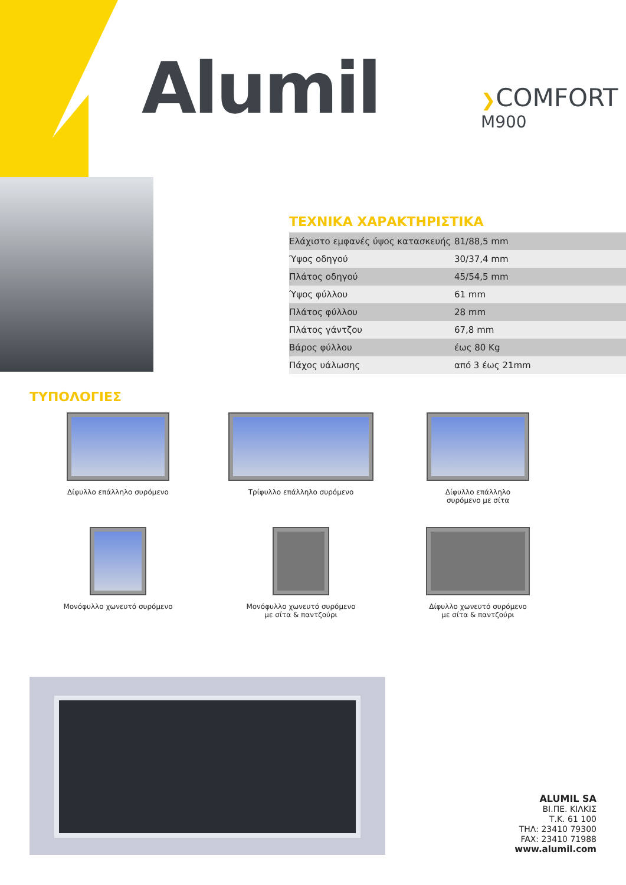Alumil ❯COMFORT
M900
ΤΕΧΝΙΚΑ ΧΑΡΑΚΤΗΡΙΣΤΙΚΑ
| Ελάχιστο εμφανές ύψος κατασκευής | 81/88,5 mm |
| Ύψος οδηγού | 30/37,4 mm |
| Πλάτος οδηγού | 45/54,5 mm |
| Ύψος φύλλου | 61 mm |
| Πλάτος φύλλου | 28 mm |
| Πλάτος γάντζου | 67,8 mm |
| Βάρος φύλλου | έως 80 Kg |
| Πάχος υάλωσης | από 3 έως 21mm |
ΤΥΠΟΛΟΓΙΕΣ
Δίφυλλο επάλληλο συρόμενο
Τρίφυλλο επάλληλο συρόμενο
Δίφυλλο επάλληλο
συρόμενο με σίτα
Μονόφυλλο χωνευτό συρόμενο
Μονόφυλλο χωνευτό συρόμενο
με σίτα & παντζούρι
Δίφυλλο χωνευτό συρόμενο
με σίτα & παντζούρι
ALUMIL SA
ΒΙ.ΠΕ. ΚΙΛΚΙΣ
Τ.Κ. 61 100
ΤΗΛ: 23410 79300
FAX: 23410 71988
www.alumil.com